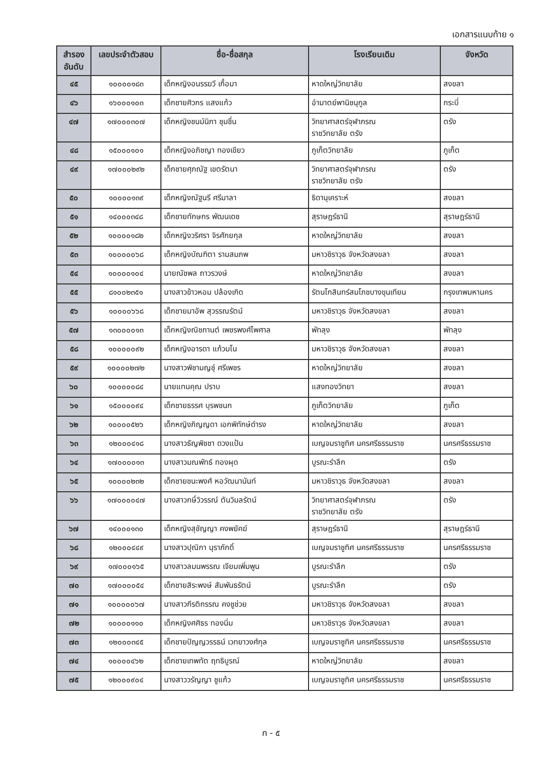เอกสารแนบท้าย ๑
| สำรอง อันดับ | เลขประจำตัวสอบ | ชื่อ-ชื่อสกุล | โรงเรียนเดิม | จังหวัด |
| --- | --- | --- | --- | --- |
| ๔๕ | ๑๐๐๐๐๑๘๓ | เด็กหญิงอนรรฆวี เกื้อมา | หาดใหญ่วิทยาลัย | สงขลา |
| ๔๖ | ๑๖๐๐๐๑๐๓ | เด็กชายศิวกร แสงแก้ว | อำมาตย์พานิชนุกูล | กระบี่ |
| ๔๗ | ๑๗๐๐๐๓๐๗ | เด็กหญิงชนม์นิภา ชุมชื่น | วิทยาศาสตร์จุฬาภรณ ราชวิทยาลัย ตรัง | ตรัง |
| ๔๘ | ๑๕๐๐๐๑๐๑ | เด็กหญิงอภิชญา ทองเขียว | ภูเก็ตวิทยาลัย | ภูเก็ต |
| ๔๙ | ๑๗๐๐๐๒๙๒ | เด็กชายศุภณัฐ เขตรัตนา | วิทยาศาสตร์จุฬาภรณ ราชวิทยาลัย ตรัง | ตรัง |
| ๕๐ | ๑๐๐๐๐๑๓๙ | เด็กหญิงณัฐนรี ศรีมาลา | ธิดานุเคราะห์ | สงขลา |
| ๕๑ | ๑๔๐๐๐๓๔๘ | เด็กชายทักษกร พัฒนเดช | สุราษฎร์ธานี | สุราษฎร์ธานี |
| ๕๒ | ๑๐๐๐๐๑๘๒ | เด็กหญิงวริศรา จิรศักยกุล | หาดใหญ่วิทยาลัย | สงขลา |
| ๕๓ | ๑๐๐๐๐๐๖๘ | เด็กหญิงบัณฑิตา รามสมภพ | มหาวชิราวุธ จังหวัดสงขลา | สงขลา |
| ๕๔ | ๑๐๐๐๐๑๐๔ | นายณัชพล ถาวรวงษ์ | หาดใหญ่วิทยาลัย | สงขลา |
| ๕๕ | ๘๑๐๐๒๓๕๑ | นางสาวข้าวหอม ปล้องเกิด | รัตนโกสินทร์สมโภชบางขุนเทียน | กรุงเทพมหานคร |
| ๕๖ | ๑๐๐๐๐๖๖๘ | เด็กชายมาอัพ สุวรรณรัตน์ | มหาวชิราวุธ จังหวัดสงขลา | สงขลา |
| ๕๗ | ๑๓๐๐๐๐๑๓ | เด็กหญิงณิชกานต์ เพชรพงศ์ไพศาล | พัทลุง | พัทลุง |
| ๕๘ | ๑๐๐๐๐๐๙๒ | เด็กหญิงอารดา แก้วมโน | มหาวชิราวุธ จังหวัดสงขลา | สงขลา |
| ๕๙ | ๑๐๐๐๐๒๗๒ | นางสาวพิชามญชุ์ ศรีเพชร | หาดใหญ่วิทยาลัย | สงขลา |
| ๖๐ | ๑๐๐๐๐๐๘๔ | นายแทนคุณ ปราบ | แสงทองวิทยา | สงขลา |
| ๖๑ | ๑๕๐๐๐๐๙๔ | เด็กชายธรรศ บุรพชนก | ภูเก็ตวิทยาลัย | ภูเก็ต |
| ๖๒ | ๑๐๐๐๐๕๒๖ | เด็กหญิงภิญญดา เอกพิทักษ์ดำรง | หาดใหญ่วิทยาลัย | สงขลา |
| ๖๓ | ๑๒๐๐๐๔๑๘ | นางสาวธัญพิชชา ดวงแป้น | เบญจมราชูทิศ นครศรีธรรมราช | นครศรีธรรมราช |
| ๖๔ | ๑๗๐๐๐๐๑๓ | นางสาวมณพัทธ์ ทองผุด | บูรณะรำลึก | ตรัง |
| ๖๕ | ๑๐๐๐๐๒๓๒ | เด็กชายชนะพงศ์ หอวัฒนานันท์ | มหาวชิราวุธ จังหวัดสงขลา | สงขลา |
| ๖๖ | ๑๗๐๐๐๐๔๗ | นางสาวกษิ์วิวรรณ์ ตันวิมลรัตน์ | วิทยาศาสตร์จุฬาภรณ ราชวิทยาลัย ตรัง | ตรัง |
| ๖๗ | ๑๔๐๐๐๑๓๐ | เด็กหญิงสุชัญญา คงพยัคฆ์ | สุราษฎร์ธานี | สุราษฎร์ธานี |
| ๖๘ | ๑๒๐๐๐๔๔๙ | นางสาวปุณิกา นุราภักดิ์ | เบญจมราชูทิศ นครศรีธรรมราช | นครศรีธรรมราช |
| ๖๙ | ๑๗๐๐๐๑๖๕ | นางสาวลมนพรรณ เจียมเพิ่มพูน | บูรณะรำลึก | ตรัง |
| ๗๐ | ๑๗๐๐๐๐๕๔ | เด็กชายสิระพงษ์ สัมพันธรัตน์ | บูรณะรำลึก | ตรัง |
| ๗๑ | ๑๐๐๐๐๐๖๗ | นางสาวกีรติกรรณ คงชูช่วย | มหาวชิราวุธ จังหวัดสงขลา | สงขลา |
| ๗๒ | ๑๐๐๐๐๑๑๐ | เด็กหญิงศศิธร ทองนิ่ม | มหาวชิราวุธ จังหวัดสงขลา | สงขลา |
| ๗๓ | ๑๒๐๐๐๓๔๕ | เด็กชายปัญญวรรธน์ เวทยาวงศ์กุล | เบญจมราชูทิศ นครศรีธรรมราช | นครศรีธรรมราช |
| ๗๔ | ๑๐๐๐๐๔๖๒ | เด็กชายเทพทัต ฤทธิบูรณ์ | หาดใหญ่วิทยาลัย | สงขลา |
| ๗๕ | ๑๒๐๐๐๙๐๔ | นางสาววรัญญา ชูแก้ว | เบญจมราชูทิศ นครศรีธรรมราช | นครศรีธรรมราช |
ก - ๕